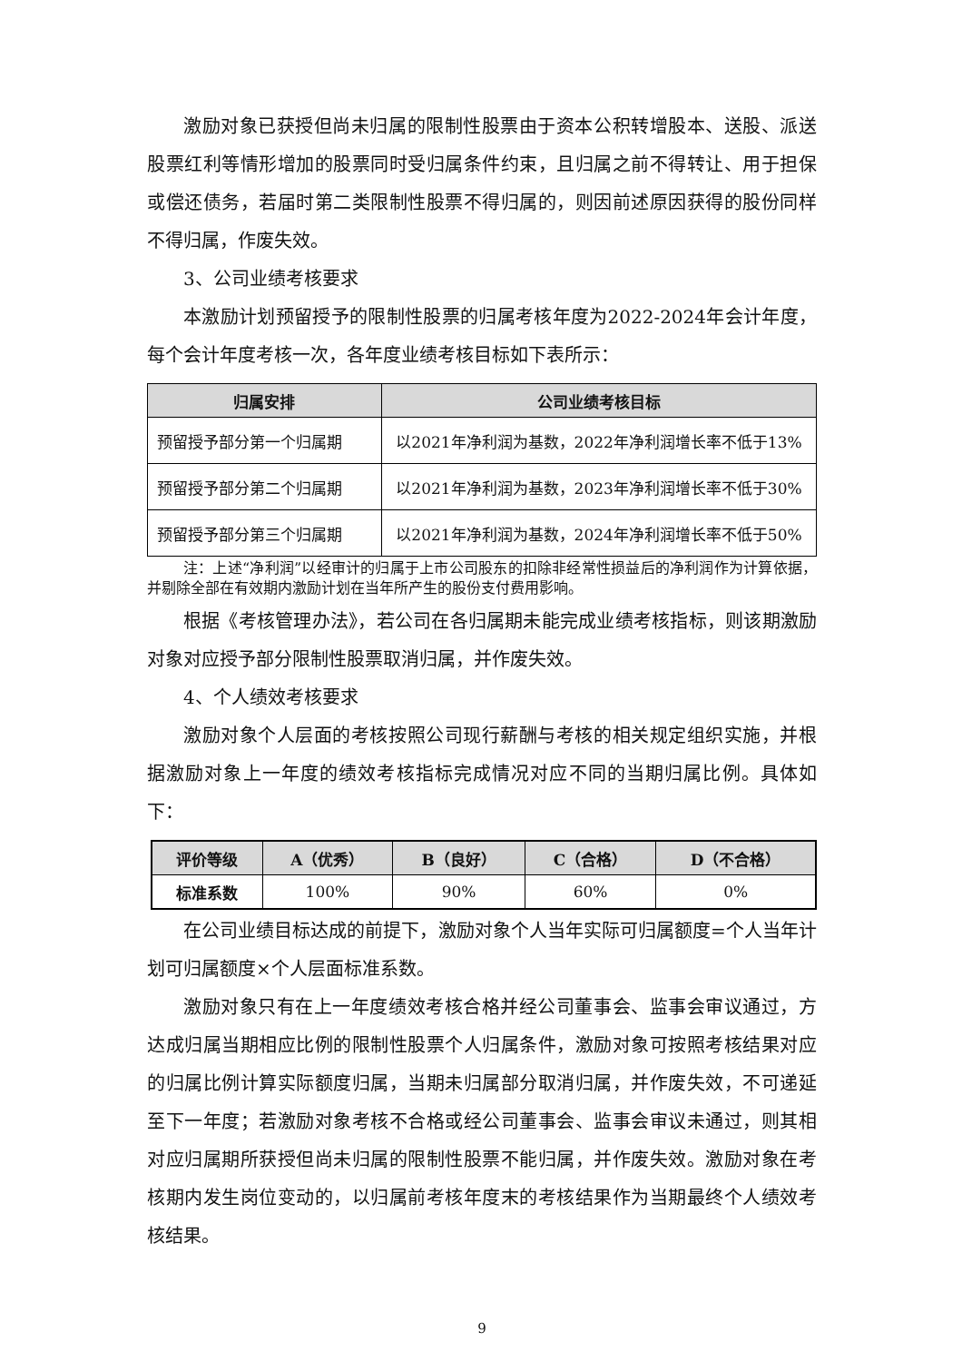激励对象已获授但尚未归属的限制性股票由于资本公积转增股本、送股、派送股票红利等情形增加的股票同时受归属条件约束，且归属之前不得转让、用于担保或偿还债务，若届时第二类限制性股票不得归属的，则因前述原因获得的股份同样不得归属，作废失效。
3、公司业绩考核要求
本激励计划预留授予的限制性股票的归属考核年度为2022-2024年会计年度，每个会计年度考核一次，各年度业绩考核目标如下表所示：
| 归属安排 | 公司业绩考核目标 |
| --- | --- |
| 预留授予部分第一个归属期 | 以2021年净利润为基数，2022年净利润增长率不低于13% |
| 预留授予部分第二个归属期 | 以2021年净利润为基数，2023年净利润增长率不低于30% |
| 预留授予部分第三个归属期 | 以2021年净利润为基数，2024年净利润增长率不低于50% |
注：上述“净利润”以经审计的归属于上市公司股东的扣除非经常性损益后的净利润作为计算依据，并剔除全部在有效期内激励计划在当年所产生的股份支付费用影响。
根据《考核管理办法》，若公司在各归属期未能完成业绩考核指标，则该期激励对象对应授予部分限制性股票取消归属，并作废失效。
4、个人绩效考核要求
激励对象个人层面的考核按照公司现行薪酬与考核的相关规定组织实施，并根据激励对象上一年度的绩效考核指标完成情况对应不同的当期归属比例。具体如下：
| 评价等级 | A（优秀） | B（良好） | C（合格） | D（不合格） |
| --- | --- | --- | --- | --- |
| 标准系数 | 100% | 90% | 60% | 0% |
在公司业绩目标达成的前提下，激励对象个人当年实际可归属额度=个人当年计划可归属额度×个人层面标准系数。
激励对象只有在上一年度绩效考核合格并经公司董事会、监事会审议通过，方达成归属当期相应比例的限制性股票个人归属条件，激励对象可按照考核结果对应的归属比例计算实际额度归属，当期未归属部分取消归属，并作废失效，不可递延至下一年度；若激励对象考核不合格或经公司董事会、监事会审议未通过，则其相对应归属期所获授但尚未归属的限制性股票不能归属，并作废失效。激励对象在考核期内发生岗位变动的，以归属前考核年度末的考核结果作为当期最终个人绩效考核结果。
9